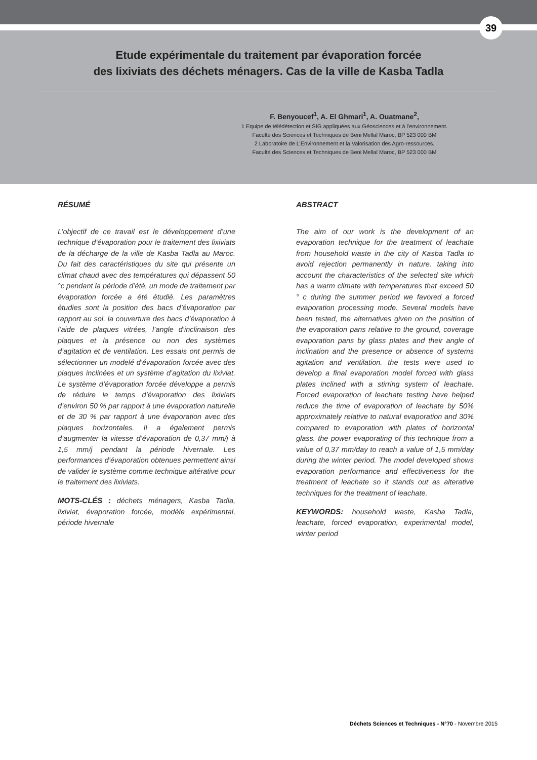39
Etude expérimentale du traitement par évaporation forcée
des lixiviats des déchets ménagers. Cas de la ville de Kasba Tadla
F. Benyoucef<sup>1</sup>, A. El Ghmari<sup>1</sup>, A. Ouatmane<sup>2</sup>,
1 Equipe de télédétection et SIG appliquées aux Géosciences et à l’environnement.
Faculté des Sciences et Techniques de Beni Mellal Maroc, BP 523 000 BM
2 Laboratoire de L’Environnement et la Valorisation des Agro-ressources.
Faculté des Sciences et Techniques de Beni Mellal Maroc, BP 523 000 BM
RÉSUMÉ
L’objectif de ce travail est le développement d’une technique d’évaporation pour le traitement des lixiviats de la décharge de la ville de Kasba Tadla au Maroc. Du fait des caractéristiques du site qui présente un climat chaud avec des températures qui dépassent 50 °c pendant la période d’été, un mode de traitement par évaporation forcée a été étudié. Les paramètres étudies sont la position des bacs d’évaporation par rapport au sol, la couverture des bacs d’évaporation à l’aide de plaques vitrées, l’angle d’inclinaison des plaques et la présence ou non des systèmes d’agitation et de ventilation. Les essais ont permis de sélectionner un modelé d’évaporation forcée avec des plaques inclinées et un système d’agitation du lixiviat. Le système d’évaporation forcée développe a permis de réduire le temps d’évaporation des lixiviats d’environ 50 % par rapport à une évaporation naturelle et de 30 % par rapport à une évaporation avec des plaques horizontales. Il a également permis d’augmenter la vitesse d’évaporation de 0,37 mm/j à 1,5 mm/j pendant la période hivernale. Les performances d’évaporation obtenues permettent ainsi de valider le système comme technique altérative pour le traitement des lixiviats.
MOTS-CLÉS : déchets ménagers, Kasba Tadla, lixiviat, évaporation forcée, modèle expérimental, période hivernale
ABSTRACT
The aim of our work is the development of an evaporation technique for the treatment of leachate from household waste in the city of Kasba Tadla to avoid rejection permanently in nature. taking into account the characteristics of the selected site which has a warm climate with temperatures that exceed 50 ° c during the summer period we favored a forced evaporation processing mode. Several models have been tested, the alternatives given on the position of the evaporation pans relative to the ground, coverage evaporation pans by glass plates and their angle of inclination and the presence or absence of systems agitation and ventilation. the tests were used to develop a final evaporation model forced with glass plates inclined with a stirring system of leachate. Forced evaporation of leachate testing have helped reduce the time of evaporation of leachate by 50% approximately relative to natural evaporation and 30% compared to evaporation with plates of horizontal glass. the power evaporating of this technique from a value of 0,37 mm/day to reach a value of 1,5 mm/day during the winter period. The model developed shows evaporation performance and effectiveness for the treatment of leachate so it stands out as alterative techniques for the treatment of leachate.
KEYWORDS: household waste, Kasba Tadla, leachate, forced evaporation, experimental model, winter period
Déchets Sciences et Techniques - N°70 - Novembre 2015